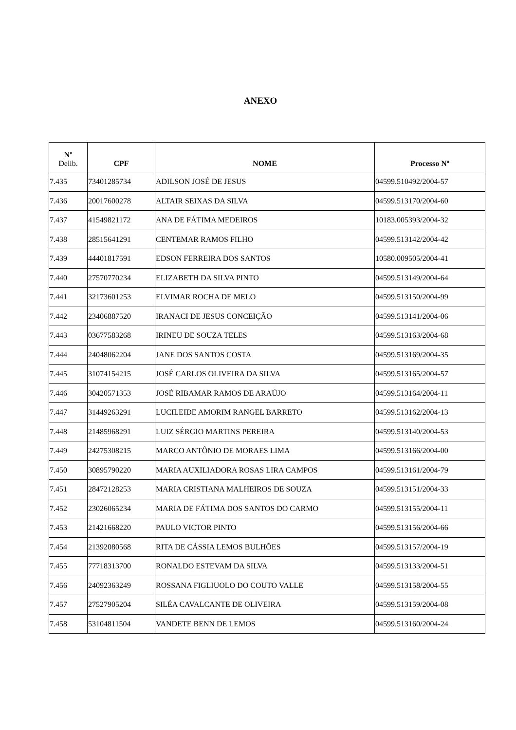ANEXO
| Nº Delib. | CPF | NOME | Processo Nº |
| --- | --- | --- | --- |
| 7.435 | 73401285734 | ADILSON JOSÉ DE JESUS | 04599.510492/2004-57 |
| 7.436 | 20017600278 | ALTAIR SEIXAS DA SILVA | 04599.513170/2004-60 |
| 7.437 | 41549821172 | ANA DE FÁTIMA MEDEIROS | 10183.005393/2004-32 |
| 7.438 | 28515641291 | CENTEMAR RAMOS FILHO | 04599.513142/2004-42 |
| 7.439 | 44401817591 | EDSON FERREIRA DOS SANTOS | 10580.009505/2004-41 |
| 7.440 | 27570770234 | ELIZABETH DA SILVA PINTO | 04599.513149/2004-64 |
| 7.441 | 32173601253 | ELVIMAR ROCHA DE MELO | 04599.513150/2004-99 |
| 7.442 | 23406887520 | IRANACI DE JESUS CONCEIÇÃO | 04599.513141/2004-06 |
| 7.443 | 03677583268 | IRINEU DE SOUZA TELES | 04599.513163/2004-68 |
| 7.444 | 24048062204 | JANE DOS SANTOS COSTA | 04599.513169/2004-35 |
| 7.445 | 31074154215 | JOSÉ CARLOS OLIVEIRA DA SILVA | 04599.513165/2004-57 |
| 7.446 | 30420571353 | JOSÉ RIBAMAR RAMOS DE ARAÚJO | 04599.513164/2004-11 |
| 7.447 | 31449263291 | LUCILEIDE AMORIM RANGEL BARRETO | 04599.513162/2004-13 |
| 7.448 | 21485968291 | LUIZ SÉRGIO MARTINS PEREIRA | 04599.513140/2004-53 |
| 7.449 | 24275308215 | MARCO ANTÔNIO DE MORAES LIMA | 04599.513166/2004-00 |
| 7.450 | 30895790220 | MARIA AUXILIADORA ROSAS LIRA CAMPOS | 04599.513161/2004-79 |
| 7.451 | 28472128253 | MARIA CRISTIANA MALHEIROS DE SOUZA | 04599.513151/2004-33 |
| 7.452 | 23026065234 | MARIA DE FÁTIMA DOS SANTOS DO CARMO | 04599.513155/2004-11 |
| 7.453 | 21421668220 | PAULO VICTOR PINTO | 04599.513156/2004-66 |
| 7.454 | 21392080568 | RITA DE CÁSSIA LEMOS BULHÕES | 04599.513157/2004-19 |
| 7.455 | 77718313700 | RONALDO ESTEVAM DA SILVA | 04599.513133/2004-51 |
| 7.456 | 24092363249 | ROSSANA FIGLIUOLO DO COUTO VALLE | 04599.513158/2004-55 |
| 7.457 | 27527905204 | SILÉA CAVALCANTE DE OLIVEIRA | 04599.513159/2004-08 |
| 7.458 | 53104811504 | VANDETE BENN DE LEMOS | 04599.513160/2004-24 |